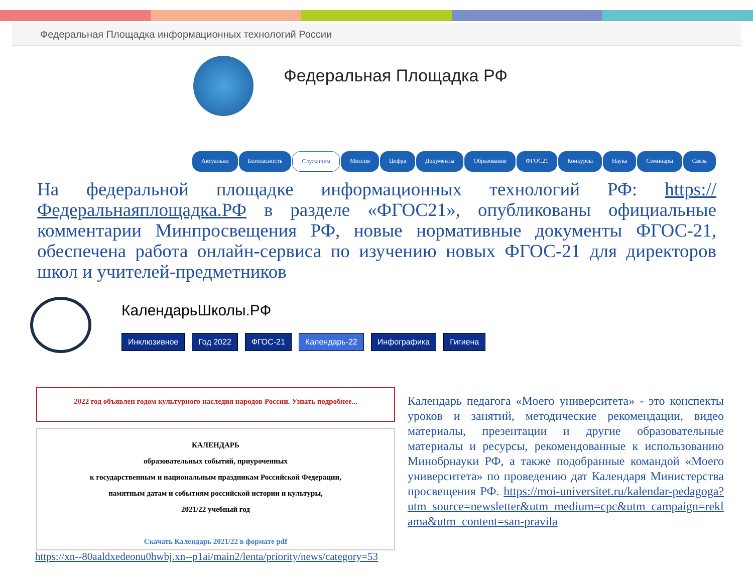Федеральная Площадка информационных технологий России
Федеральная Площадка РФ
Актуально Безопасность Служащим Миссия Цифра Документы Образование ФГОС21 Конкурсы Наука Семинары Связь
На федеральной площадке информационных технологий РФ: https://Федеральнаяплощадка.РФ в разделе «ФГОС21», опубликованы официальные комментарии Минпросвещения РФ, новые нормативные документы ФГОС-21, обеспечена работа онлайн-сервиса по изучению новых ФГОС-21 для директоров школ и учителей-предметников
КалендарьШколы.РФ
Инклюзивное Год 2022 ФГОС-21 Календарь-22 Инфографика Гигиена
2022 год объявлен годом культурного наследия народов России. Узнать подробнее...
КАЛЕНДАРЬ
образовательных событий, приуроченных
к государственным и национальным праздникам Российской Федерации,
памятным датам и событиям российской истории и культуры,
2021/22 учебный год
Скачать Календарь 2021/22 в формате pdf
Календарь педагога «Моего университета» - это конспекты уроков и занятий, методические рекомендации, видео материалы, презентации и другие образовательные материалы и ресурсы, рекомендованные к использованию Минобрнауки РФ, а также подобранные командой «Моего университета» по проведению дат Календаря Министерства просвещения РФ. https://moi-universitet.ru/kalendar-pedagoga?utm_source=newsletter&utm_medium=cpc&utm_campaign=reklama&utm_content=san-pravila
https://xn--80aaldxedeonu0hwbj.xn--p1ai/main2/lenta/priority/news/category=53